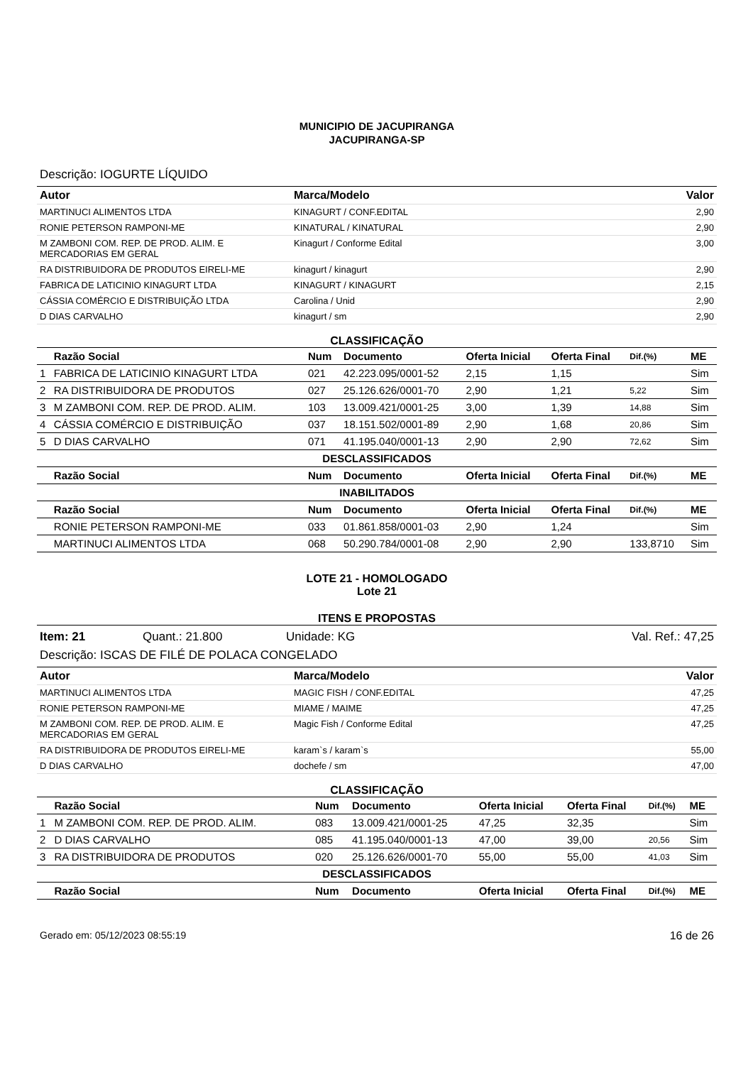MUNICIPIO DE JACUPIRANGA
JACUPIRANGA-SP
Descrição: IOGURTE LÍQUIDO
| Autor | Marca/Modelo | Valor |
| --- | --- | --- |
| MARTINUCI ALIMENTOS LTDA | KINAGURT / CONF.EDITAL | 2,90 |
| RONIE PETERSON RAMPONI-ME | KINATURAL / KINATURAL | 2,90 |
| M ZAMBONI COM. REP. DE PROD. ALIM. E MERCADORIAS EM GERAL | Kinagurt / Conforme Edital | 3,00 |
| RA DISTRIBUIDORA DE PRODUTOS EIRELI-ME | kinagurt / kinagurt | 2,90 |
| FABRICA DE LATICINIO KINAGURT LTDA | KINAGURT / KINAGURT | 2,15 |
| CÁSSIA COMÉRCIO E DISTRIBUIÇÃO LTDA | Carolina / Unid | 2,90 |
| D DIAS CARVALHO | kinagurt / sm | 2,90 |
CLASSIFICAÇÃO
| | Razão Social | Num | Documento | Oferta Inicial | Oferta Final | Dif.(%) | ME |
| --- | --- | --- | --- | --- | --- | --- | --- |
| 1 | FABRICA DE LATICINIO KINAGURT LTDA | 021 | 42.223.095/0001-52 | 2,15 | 1,15 | | Sim |
| 2 | RA DISTRIBUIDORA DE PRODUTOS | 027 | 25.126.626/0001-70 | 2,90 | 1,21 | 5,22 | Sim |
| 3 | M ZAMBONI COM. REP. DE PROD. ALIM. | 103 | 13.009.421/0001-25 | 3,00 | 1,39 | 14,88 | Sim |
| 4 | CÁSSIA COMÉRCIO E DISTRIBUIÇÃO | 037 | 18.151.502/0001-89 | 2,90 | 1,68 | 20,86 | Sim |
| 5 | D DIAS CARVALHO | 071 | 41.195.040/0001-13 | 2,90 | 2,90 | 72,62 | Sim |
| DESCLASSIFICADOS | | | | | | | |
| | Razão Social | Num | Documento | Oferta Inicial | Oferta Final | Dif.(%) | ME |
| INABILITADOS | | | | | | | |
| | Razão Social | Num | Documento | Oferta Inicial | Oferta Final | Dif.(%) | ME |
| | RONIE PETERSON RAMPONI-ME | 033 | 01.861.858/0001-03 | 2,90 | 1,24 | | Sim |
| | MARTINUCI ALIMENTOS LTDA | 068 | 50.290.784/0001-08 | 2,90 | 2,90 | 133,8710 | Sim |
LOTE 21 - HOMOLOGADO
Lote 21
ITENS E PROPOSTAS
Item: 21 Quant.: 21.800 Unidade: KG Val. Ref.: 47,25
Descrição: ISCAS DE FILÉ DE POLACA CONGELADO
| Autor | Marca/Modelo | Valor |
| --- | --- | --- |
| MARTINUCI ALIMENTOS LTDA | MAGIC FISH / CONF.EDITAL | 47,25 |
| RONIE PETERSON RAMPONI-ME | MIAME / MAIME | 47,25 |
| M ZAMBONI COM. REP. DE PROD. ALIM. E MERCADORIAS EM GERAL | Magic Fish / Conforme Edital | 47,25 |
| RA DISTRIBUIDORA DE PRODUTOS EIRELI-ME | karam`s / karam`s | 55,00 |
| D DIAS CARVALHO | dochefe / sm | 47,00 |
CLASSIFICAÇÃO
| | Razão Social | Num | Documento | Oferta Inicial | Oferta Final | Dif.(%) | ME |
| --- | --- | --- | --- | --- | --- | --- | --- |
| 1 | M ZAMBONI COM. REP. DE PROD. ALIM. | 083 | 13.009.421/0001-25 | 47,25 | 32,35 | | Sim |
| 2 | D DIAS CARVALHO | 085 | 41.195.040/0001-13 | 47,00 | 39,00 | 20,56 | Sim |
| 3 | RA DISTRIBUIDORA DE PRODUTOS | 020 | 25.126.626/0001-70 | 55,00 | 55,00 | 41,03 | Sim |
| DESCLASSIFICADOS | | | | | | | |
| | Razão Social | Num | Documento | Oferta Inicial | Oferta Final | Dif.(%) | ME |
Gerado em: 05/12/2023 08:55:19 16 de 26